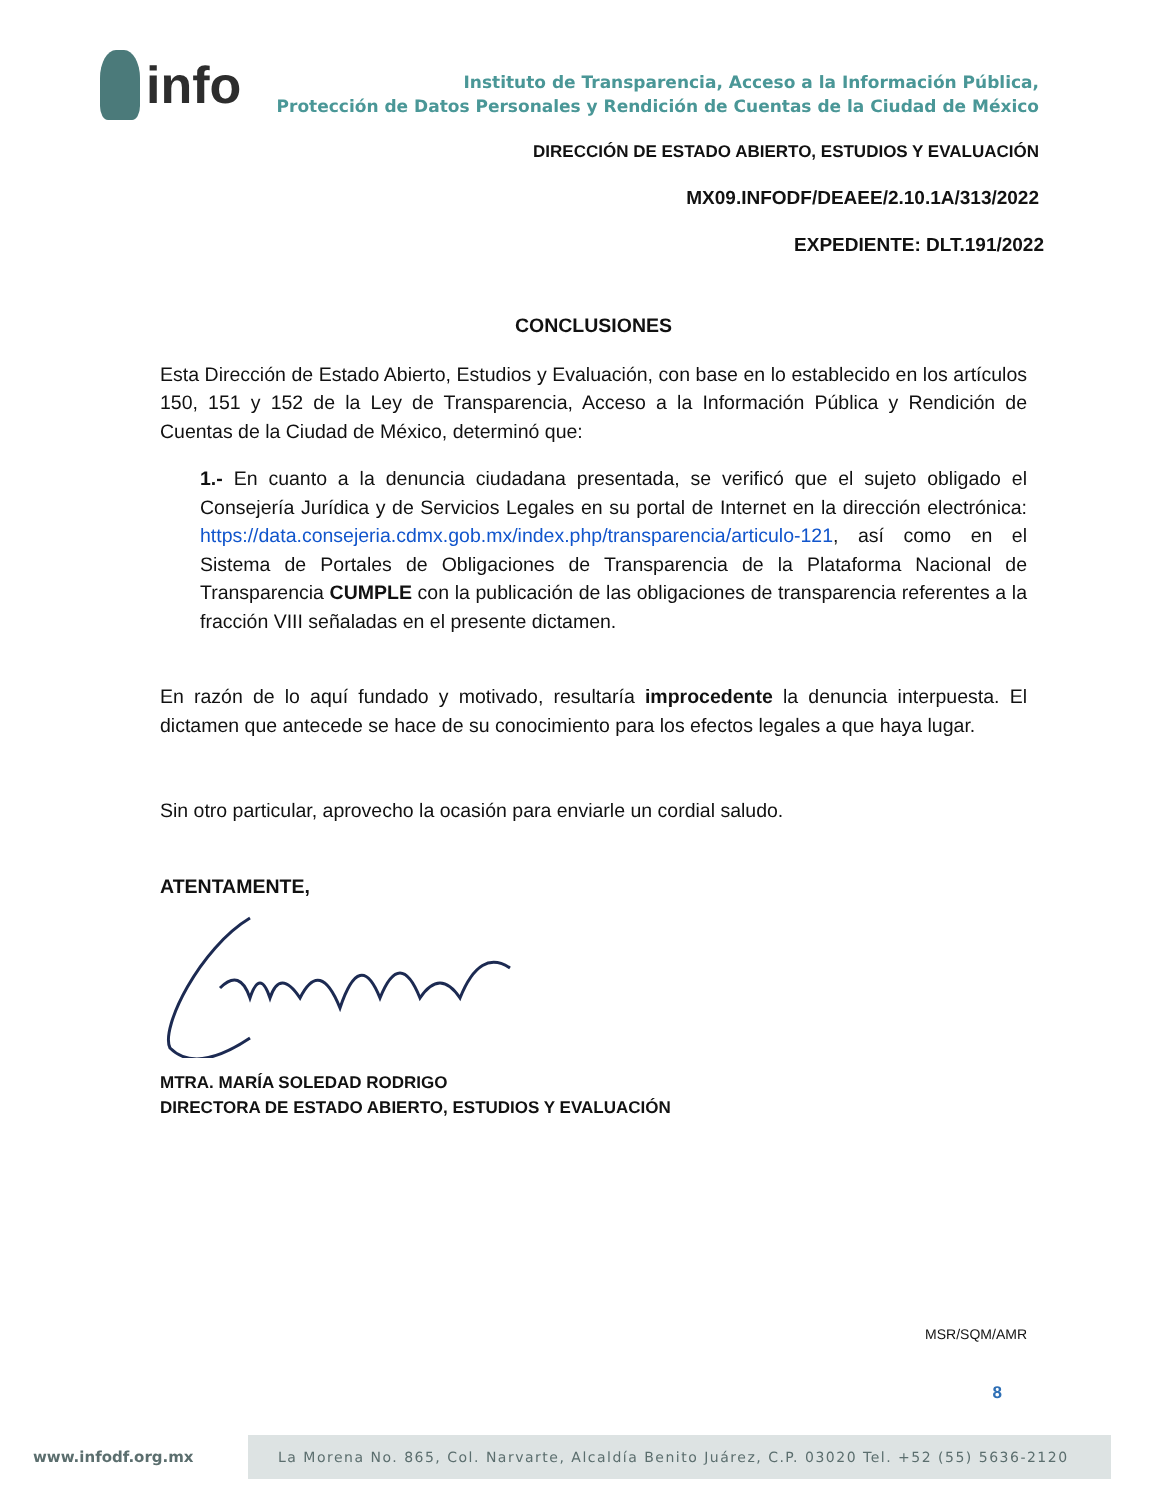info
Instituto de Transparencia, Acceso a la Información Pública,
Protección de Datos Personales y Rendición de Cuentas de la Ciudad de México
DIRECCIÓN DE ESTADO ABIERTO, ESTUDIOS Y EVALUACIÓN
MX09.INFODF/DEAEE/2.10.1A/313/2022
EXPEDIENTE: DLT.191/2022
CONCLUSIONES
Esta Dirección de Estado Abierto, Estudios y Evaluación, con base en lo establecido en los artículos 150, 151 y 152 de la Ley de Transparencia, Acceso a la Información Pública y Rendición de Cuentas de la Ciudad de México, determinó que:
1.- En cuanto a la denuncia ciudadana presentada, se verificó que el sujeto obligado el Consejería Jurídica y de Servicios Legales en su portal de Internet en la dirección electrónica: https://data.consejeria.cdmx.gob.mx/index.php/transparencia/articulo-121, así como en el Sistema de Portales de Obligaciones de Transparencia de la Plataforma Nacional de Transparencia CUMPLE con la publicación de las obligaciones de transparencia referentes a la fracción VIII señaladas en el presente dictamen.
En razón de lo aquí fundado y motivado, resultaría improcedente la denuncia interpuesta. El dictamen que antecede se hace de su conocimiento para los efectos legales a que haya lugar.
Sin otro particular, aprovecho la ocasión para enviarle un cordial saludo.
ATENTAMENTE,
MTRA. MARÍA SOLEDAD RODRIGO
DIRECTORA DE ESTADO ABIERTO, ESTUDIOS Y EVALUACIÓN
MSR/SQM/AMR
8
www.infodf.org.mx
La Morena No. 865, Col. Narvarte, Alcaldía Benito Juárez, C.P. 03020 Tel. +52 (55) 5636-2120